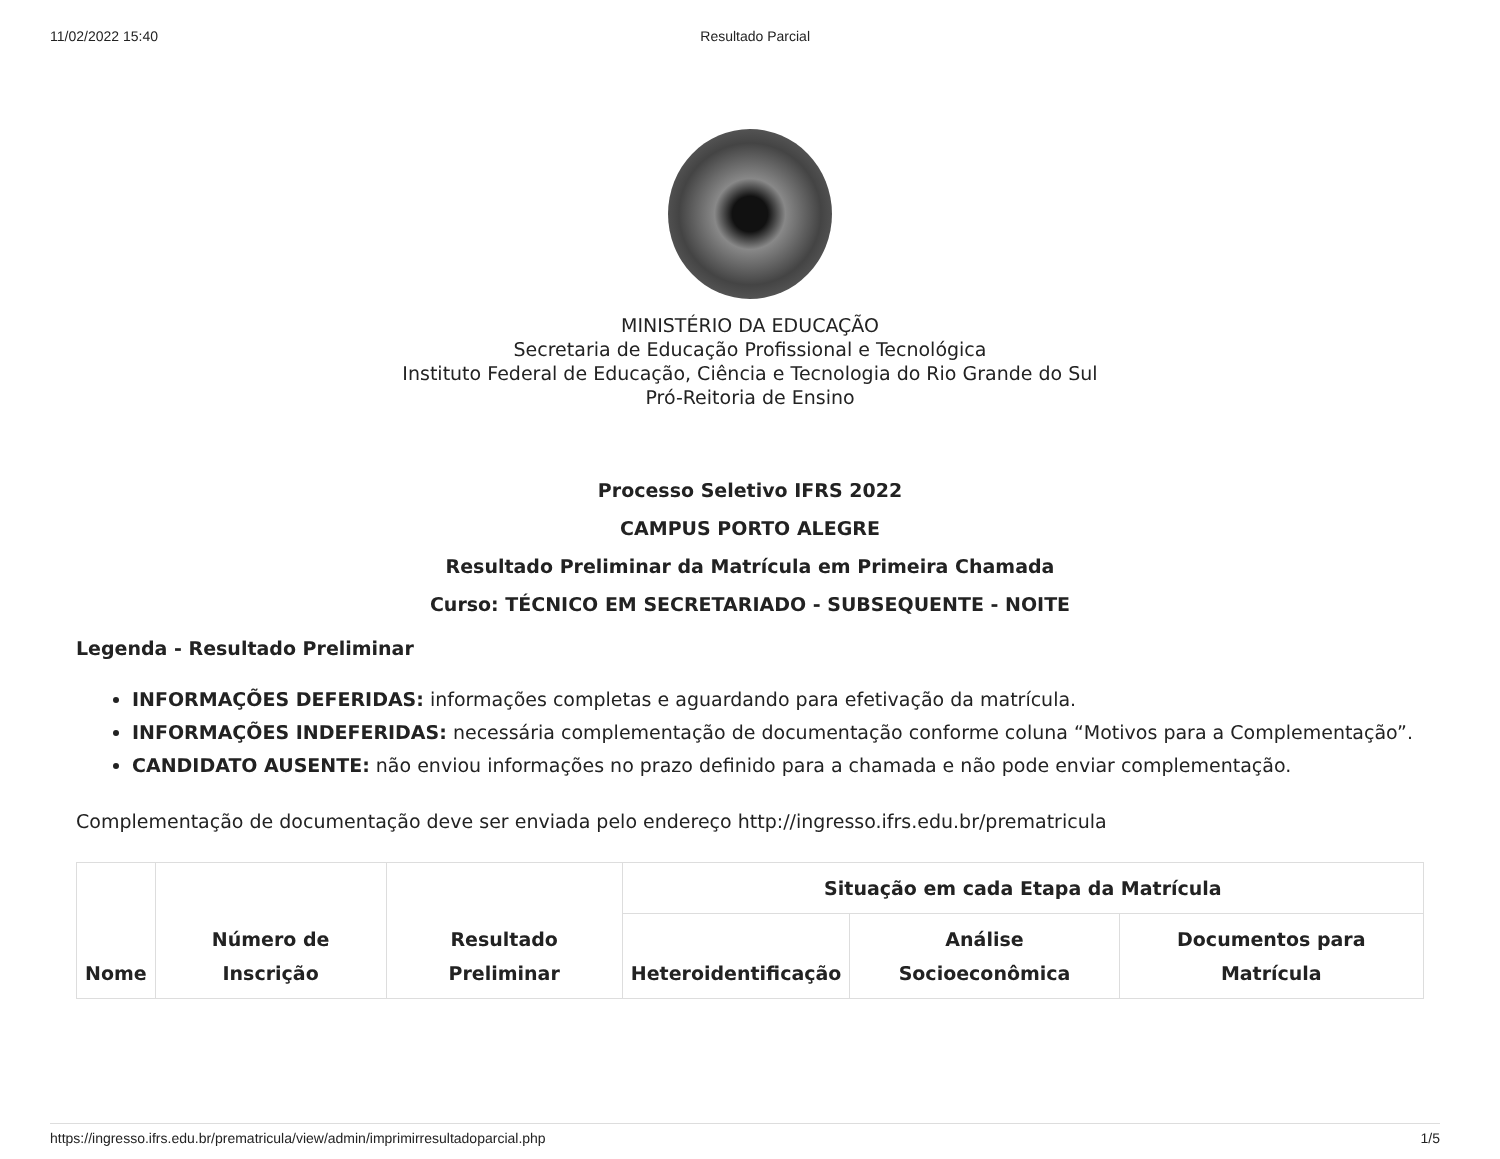11/02/2022 15:40 Resultado Parcial
MINISTÉRIO DA EDUCAÇÃO
Secretaria de Educação Profissional e Tecnológica
Instituto Federal de Educação, Ciência e Tecnologia do Rio Grande do Sul
Pró-Reitoria de Ensino
Processo Seletivo IFRS 2022
CAMPUS PORTO ALEGRE
Resultado Preliminar da Matrícula em Primeira Chamada
Curso: TÉCNICO EM SECRETARIADO - SUBSEQUENTE - NOITE
Legenda - Resultado Preliminar
INFORMAÇÕES DEFERIDAS: informações completas e aguardando para efetivação da matrícula.
INFORMAÇÕES INDEFERIDAS: necessária complementação de documentação conforme coluna “Motivos para a Complementação”.
CANDIDATO AUSENTE: não enviou informações no prazo definido para a chamada e não pode enviar complementação.
Complementação de documentação deve ser enviada pelo endereço http://ingresso.ifrs.edu.br/prematricula
| Nome | Número de Inscrição | Resultado Preliminar | Situação em cada Etapa da Matrícula | | |
| --- | --- | --- | --- | --- | --- |
| | | | Heteroidentificação | Análise Socioeconômica | Documentos para Matrícula |
https://ingresso.ifrs.edu.br/prematricula/view/admin/imprimirresultadoparcial.php 1/5